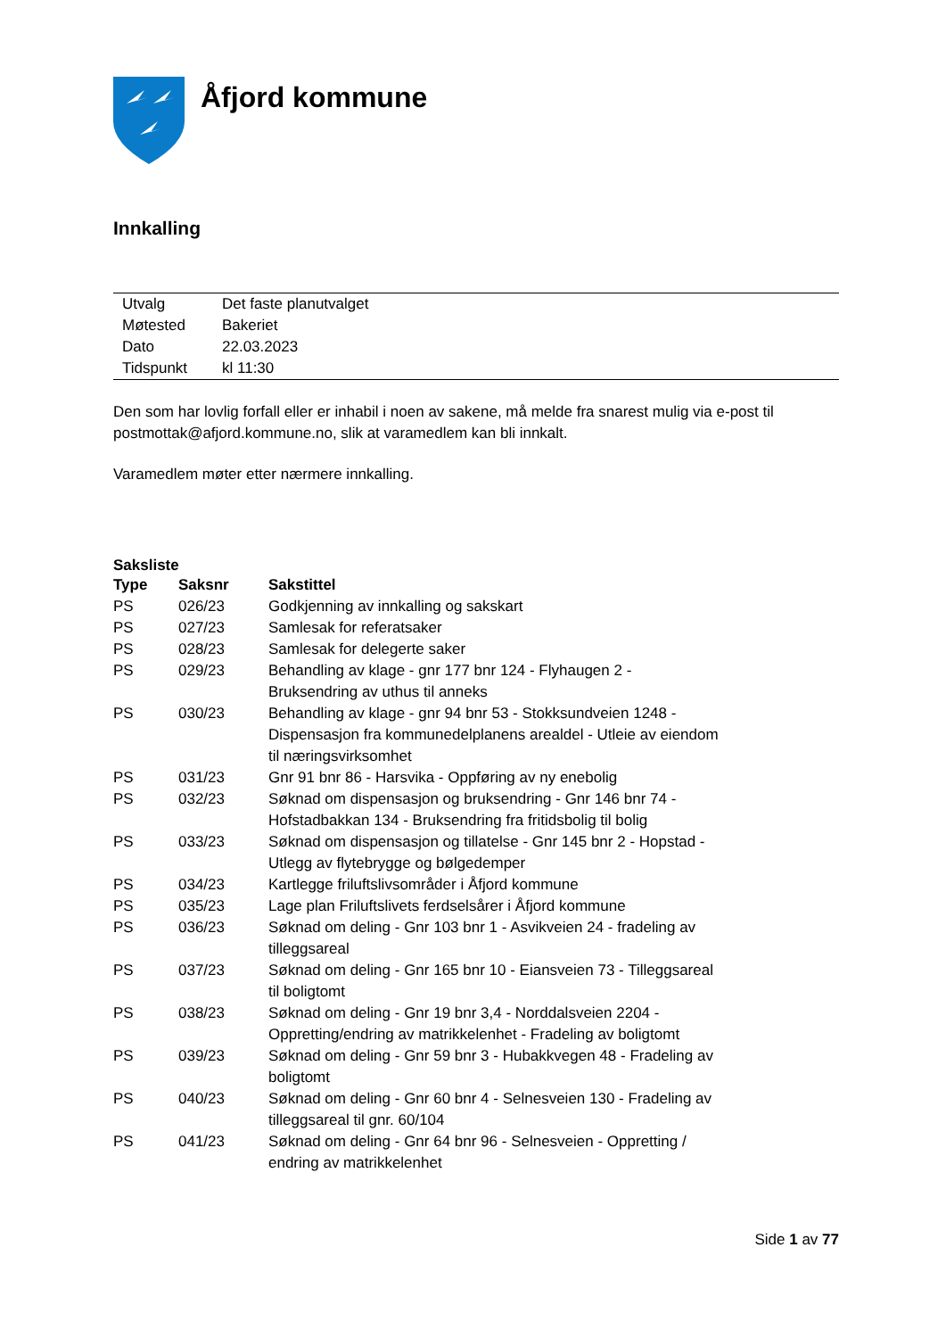Åfjord kommune
Innkalling
| Utvalg | Det faste planutvalget |
| Møtested | Bakeriet |
| Dato | 22.03.2023 |
| Tidspunkt | kl 11:30 |
Den som har lovlig forfall eller er inhabil i noen av sakene, må melde fra snarest mulig via e-post til postmottak@afjord.kommune.no, slik at varamedlem kan bli innkalt.
Varamedlem møter etter nærmere innkalling.
Saksliste
| Type | Saksnr | Sakstittel |
| --- | --- | --- |
| PS | 026/23 | Godkjenning av innkalling og sakskart |
| PS | 027/23 | Samlesak for referatsaker |
| PS | 028/23 | Samlesak for delegerte saker |
| PS | 029/23 | Behandling av klage - gnr 177 bnr 124 - Flyhaugen 2 - Bruksendring av uthus til anneks |
| PS | 030/23 | Behandling av klage - gnr 94 bnr 53 - Stokksundveien 1248 - Dispensasjon fra kommunedelplanens arealdel - Utleie av eiendom til næringsvirksomhet |
| PS | 031/23 | Gnr 91 bnr 86 - Harsvika - Oppføring av ny enebolig |
| PS | 032/23 | Søknad om dispensasjon og bruksendring - Gnr 146 bnr 74 - Hofstadbakkan 134 - Bruksendring fra fritidsbolig til bolig |
| PS | 033/23 | Søknad om dispensasjon og tillatelse - Gnr 145 bnr 2 - Hopstad - Utlegg av flytebrygge og bølgedemper |
| PS | 034/23 | Kartlegge friluftslivsområder i Åfjord kommune |
| PS | 035/23 | Lage plan Friluftslivets ferdselsårer i Åfjord kommune |
| PS | 036/23 | Søknad om deling - Gnr 103 bnr 1 - Asvikveien 24 - fradeling av tilleggsareal |
| PS | 037/23 | Søknad om deling - Gnr 165 bnr 10 - Eiansveien 73 - Tilleggsareal til boligtomt |
| PS | 038/23 | Søknad om deling - Gnr 19 bnr 3,4 - Norddalsveien 2204 - Oppretting/endring av matrikkelenhet - Fradeling av boligtomt |
| PS | 039/23 | Søknad om deling - Gnr 59 bnr 3 - Hubakkvegen 48 - Fradeling av boligtomt |
| PS | 040/23 | Søknad om deling - Gnr 60 bnr 4 - Selnesveien 130 - Fradeling av tilleggsareal til gnr. 60/104 |
| PS | 041/23 | Søknad om deling - Gnr 64 bnr 96 - Selnesveien - Oppretting / endring av matrikkelenhet |
Side 1 av 77